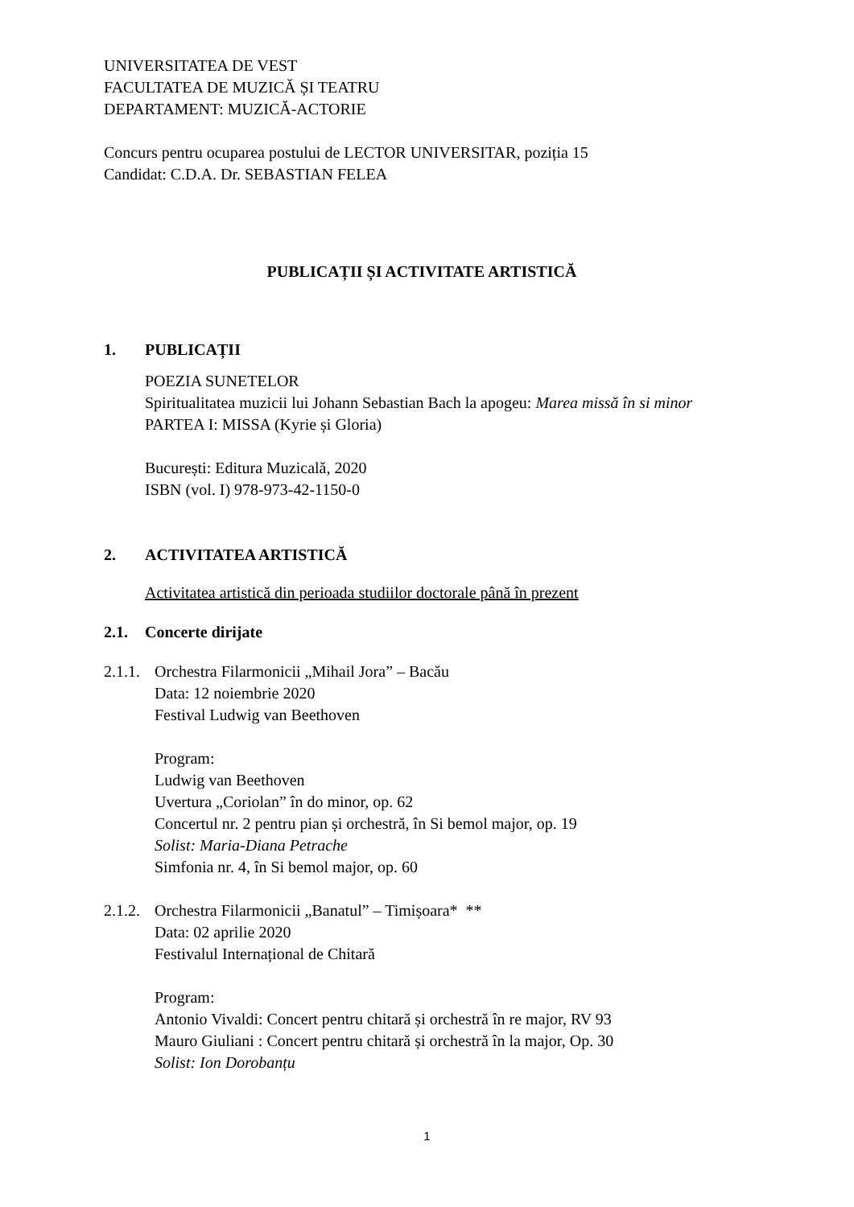UNIVERSITATEA DE VEST
FACULTATEA DE MUZICĂ ȘI TEATRU
DEPARTAMENT: MUZICĂ-ACTORIE
Concurs pentru ocuparea postului de LECTOR UNIVERSITAR, poziția 15
Candidat: C.D.A. Dr. SEBASTIAN FELEA
PUBLICAȚII ȘI ACTIVITATE ARTISTICĂ
1. PUBLICAȚII
POEZIA SUNETELOR
Spiritualitatea muzicii lui Johann Sebastian Bach la apogeu: Marea missă în si minor
PARTEA I: MISSA (Kyrie și Gloria)
București: Editura Muzicală, 2020
ISBN (vol. I) 978-973-42-1150-0
2. ACTIVITATEA ARTISTICĂ
Activitatea artistică din perioada studiilor doctorale până în prezent
2.1. Concerte dirijate
2.1.1.
Orchestra Filarmonicii „Mihail Jora” – Bacău
Data: 12 noiembrie 2020
Festival Ludwig van Beethoven
Program:
Ludwig van Beethoven
Uvertura „Coriolan” în do minor, op. 62
Concertul nr. 2 pentru pian și orchestră, în Si bemol major, op. 19
Solist: Maria-Diana Petrache
Simfonia nr. 4, în Si bemol major, op. 60
2.1.2.
Orchestra Filarmonicii „Banatul” – Timișoara* **
Data: 02 aprilie 2020
Festivalul Internațional de Chitară
Program:
Antonio Vivaldi: Concert pentru chitară și orchestră în re major, RV 93
Mauro Giuliani : Concert pentru chitară și orchestră în la major, Op. 30
Solist: Ion Dorobanțu
1